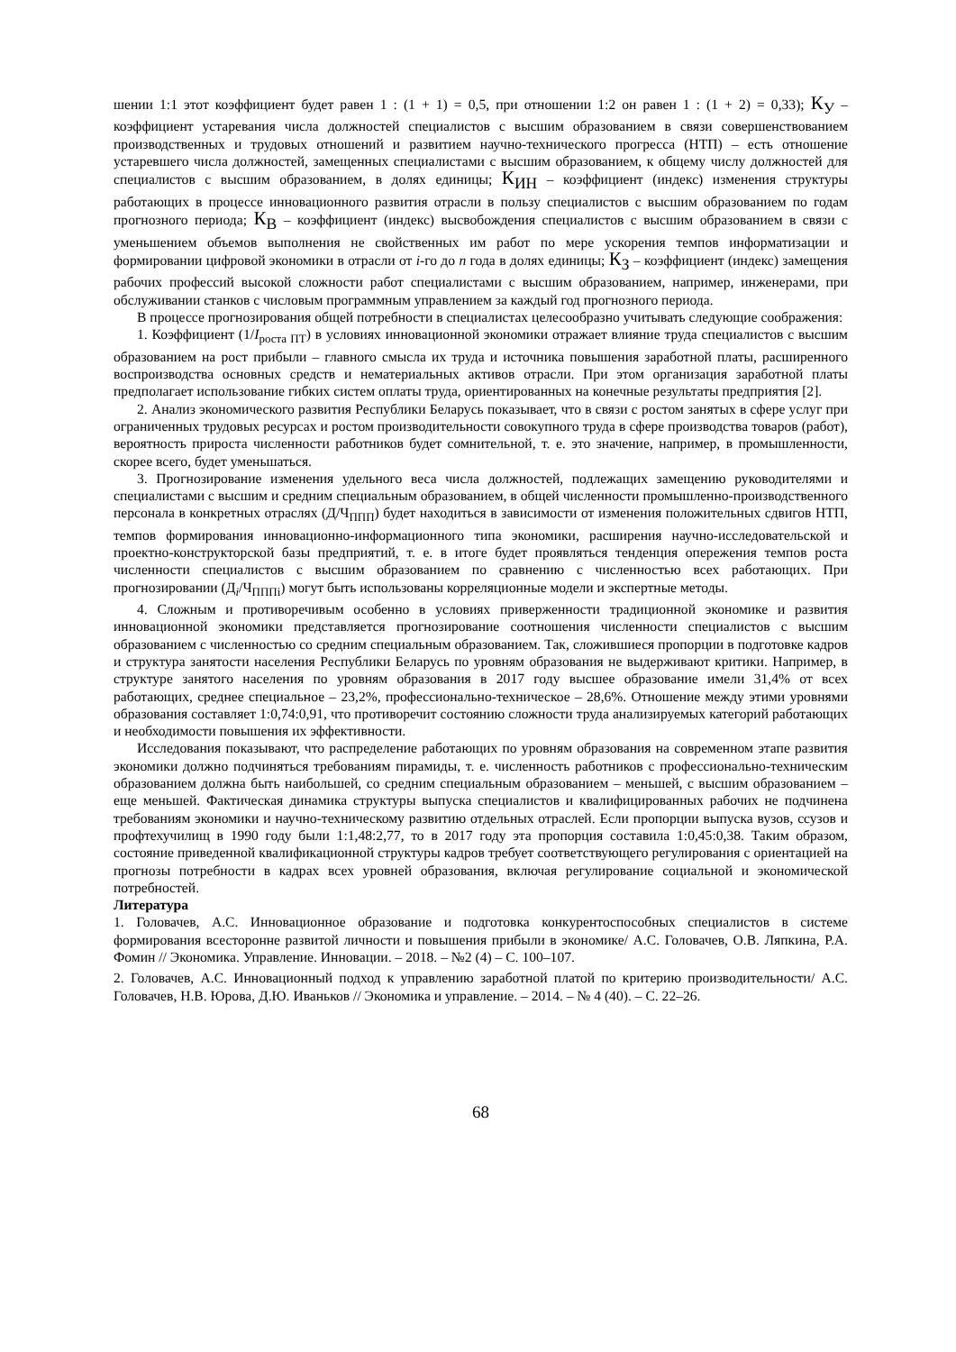шении 1:1 этот коэффициент будет равен 1 : (1 + 1) = 0,5, при отношении 1:2 он равен 1 : (1 + 2) = 0,33); К<sub>У</sub> – коэффициент устаревания числа должностей специалистов с высшим образованием в связи совершенствованием производственных и трудовых отношений и развитием научно-технического прогресса (НТП) – есть отношение устаревшего числа должностей, замещенных специалистами с высшим образованием, к общему числу должностей для специалистов с высшим образованием, в долях единицы; К<sub>ИН</sub> – коэффициент (индекс) изменения структуры работающих в процессе инновационного развития отрасли в пользу специалистов с высшим образованием по годам прогнозного периода; К<sub>В</sub> – коэффициент (индекс) высвобождения специалистов с высшим образованием в связи с уменьшением объемов выполнения не свойственных им работ по мере ускорения темпов информатизации и формировании цифровой экономики в отрасли от i-го до n года в долях единицы; К<sub>З</sub> – коэффициент (индекс) замещения рабочих профессий высокой сложности работ специалистами с высшим образованием, например, инженерами, при обслуживании станков с числовым программным управлением за каждый год прогнозного периода.
В процессе прогнозирования общей потребности в специалистах целесообразно учитывать следующие соображения:
1. Коэффициент (1/I<sub>роста ПТ</sub>) в условиях инновационной экономики отражает влияние труда специалистов с высшим образованием на рост прибыли – главного смысла их труда и источника повышения заработной платы, расширенного воспроизводства основных средств и нематериальных активов отрасли. При этом организация заработной платы предполагает использование гибких систем оплаты труда, ориентированных на конечные результаты предприятия [2].
2. Анализ экономического развития Республики Беларусь показывает, что в связи с ростом занятых в сфере услуг при ограниченных трудовых ресурсах и ростом производительности совокупного труда в сфере производства товаров (работ), вероятность прироста численности работников будет сомнительной, т. е. это значение, например, в промышленности, скорее всего, будет уменьшаться.
3. Прогнозирование изменения удельного веса числа должностей, подлежащих замещению руководителями и специалистами с высшим и средним специальным образованием, в общей численности промышленно-производственного персонала в конкретных отраслях (Д/Ч<sub>ППП</sub>) будет находиться в зависимости от изменения положительных сдвигов НТП, темпов формирования инновационно-информационного типа экономики, расширения научно-исследовательской и проектно-конструкторской базы предприятий, т. е. в итоге будет проявляться тенденция опережения темпов роста численности специалистов с высшим образованием по сравнению с численностью всех работающих. При прогнозировании (Д<sub>i</sub>/Ч<sub>ПППi</sub>) могут быть использованы корреляционные модели и экспертные методы.
4. Сложным и противоречивым особенно в условиях приверженности традиционной экономике и развития инновационной экономики представляется прогнозирование соотношения численности специалистов с высшим образованием с численностью со средним специальным образованием. Так, сложившиеся пропорции в подготовке кадров и структура занятости населения Республики Беларусь по уровням образования не выдерживают критики. Например, в структуре занятого населения по уровням образования в 2017 году высшее образование имели 31,4% от всех работающих, среднее специальное – 23,2%, профессионально-техническое – 28,6%. Отношение между этими уровнями образования составляет 1:0,74:0,91, что противоречит состоянию сложности труда анализируемых категорий работающих и необходимости повышения их эффективности.
Исследования показывают, что распределение работающих по уровням образования на современном этапе развития экономики должно подчиняться требованиям пирамиды, т. е. численность работников с профессионально-техническим образованием должна быть наибольшей, со средним специальным образованием – меньшей, с высшим образованием – еще меньшей. Фактическая динамика структуры выпуска специалистов и квалифицированных рабочих не подчинена требованиям экономики и научно-техническому развитию отдельных отраслей. Если пропорции выпуска вузов, ссузов и профтехучилищ в 1990 году были 1:1,48:2,77, то в 2017 году эта пропорция составила 1:0,45:0,38. Таким образом, состояние приведенной квалификационной структуры кадров требует соответствующего регулирования с ориентацией на прогнозы потребности в кадрах всех уровней образования, включая регулирование социальной и экономической потребностей.
Литература
1. Головачев, А.С. Инновационное образование и подготовка конкурентоспособных специалистов в системе формирования всесторонне развитой личности и повышения прибыли в экономике/ А.С. Головачев, О.В. Ляпкина, Р.А. Фомин // Экономика. Управление. Инновации. – 2018. – №2 (4) – С. 100–107.
2. Головачев, А.С. Инновационный подход к управлению заработной платой по критерию производительности/ А.С. Головачев, Н.В. Юрова, Д.Ю. Иваньков // Экономика и управление. – 2014. – № 4 (40). – С. 22–26.
68